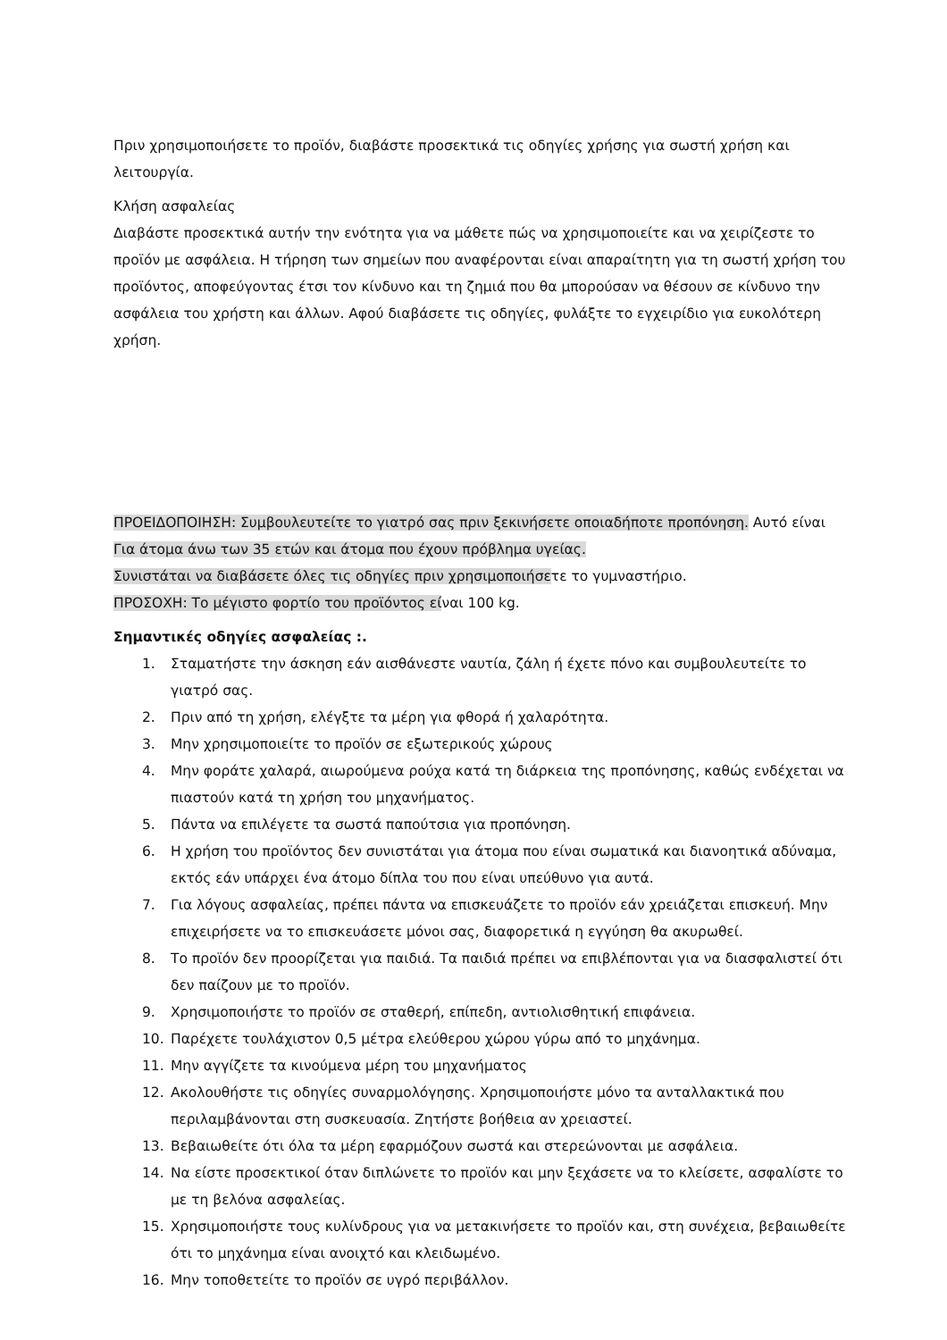Πριν χρησιμοποιήσετε το προϊόν, διαβάστε προσεκτικά τις οδηγίες χρήσης για σωστή χρήση και λειτουργία.
Κλήση ασφαλείας
Διαβάστε προσεκτικά αυτήν την ενότητα για να μάθετε πώς να χρησιμοποιείτε και να χειρίζεστε το προϊόν με ασφάλεια. Η τήρηση των σημείων που αναφέρονται είναι απαραίτητη για τη σωστή χρήση του προϊόντος, αποφεύγοντας έτσι τον κίνδυνο και τη ζημιά που θα μπορούσαν να θέσουν σε κίνδυνο την ασφάλεια του χρήστη και άλλων. Αφού διαβάσετε τις οδηγίες, φυλάξτε το εγχειρίδιο για ευκολότερη χρήση.
ΠΡΟΕΙΔΟΠΟΙΗΣΗ: Συμβουλευτείτε το γιατρό σας πριν ξεκινήσετε οποιαδήποτε προπόνηση. Αυτό είναι
Για άτομα άνω των 35 ετών και άτομα που έχουν πρόβλημα υγείας.
Συνιστάται να διαβάσετε όλες τις οδηγίες πριν χρησιμοποιήσετε το γυμναστήριο.
ΠΡΟΣΟΧΗ: Το μέγιστο φορτίο του προϊόντος είναι 100 kg.
Σημαντικές οδηγίες ασφαλείας :.
1. Σταματήστε την άσκηση εάν αισθάνεστε ναυτία, ζάλη ή έχετε πόνο και συμβουλευτείτε το γιατρό σας.
2. Πριν από τη χρήση, ελέγξτε τα μέρη για φθορά ή χαλαρότητα.
3. Μην χρησιμοποιείτε το προϊόν σε εξωτερικούς χώρους
4. Μην φοράτε χαλαρά, αιωρούμενα ρούχα κατά τη διάρκεια της προπόνησης, καθώς ενδέχεται να πιαστούν κατά τη χρήση του μηχανήματος.
5. Πάντα να επιλέγετε τα σωστά παπούτσια για προπόνηση.
6. Η χρήση του προϊόντος δεν συνιστάται για άτομα που είναι σωματικά και διανοητικά αδύναμα, εκτός εάν υπάρχει ένα άτομο δίπλα του που είναι υπεύθυνο για αυτά.
7. Για λόγους ασφαλείας, πρέπει πάντα να επισκευάζετε το προϊόν εάν χρειάζεται επισκευή. Μην επιχειρήσετε να το επισκευάσετε μόνοι σας, διαφορετικά η εγγύηση θα ακυρωθεί.
8. Το προϊόν δεν προορίζεται για παιδιά. Τα παιδιά πρέπει να επιβλέπονται για να διασφαλιστεί ότι δεν παίζουν με το προϊόν.
9. Χρησιμοποιήστε το προϊόν σε σταθερή, επίπεδη, αντιολισθητική επιφάνεια.
10. Παρέχετε τουλάχιστον 0,5 μέτρα ελεύθερου χώρου γύρω από το μηχάνημα.
11. Μην αγγίζετε τα κινούμενα μέρη του μηχανήματος
12. Ακολουθήστε τις οδηγίες συναρμολόγησης. Χρησιμοποιήστε μόνο τα ανταλλακτικά που περιλαμβάνονται στη συσκευασία. Ζητήστε βοήθεια αν χρειαστεί.
13. Βεβαιωθείτε ότι όλα τα μέρη εφαρμόζουν σωστά και στερεώνονται με ασφάλεια.
14. Να είστε προσεκτικοί όταν διπλώνετε το προϊόν και μην ξεχάσετε να το κλείσετε, ασφαλίστε το με τη βελόνα ασφαλείας.
15. Χρησιμοποιήστε τους κυλίνδρους για να μετακινήσετε το προϊόν και, στη συνέχεια, βεβαιωθείτε ότι το μηχάνημα είναι ανοιχτό και κλειδωμένο.
16. Μην τοποθετείτε το προϊόν σε υγρό περιβάλλον.